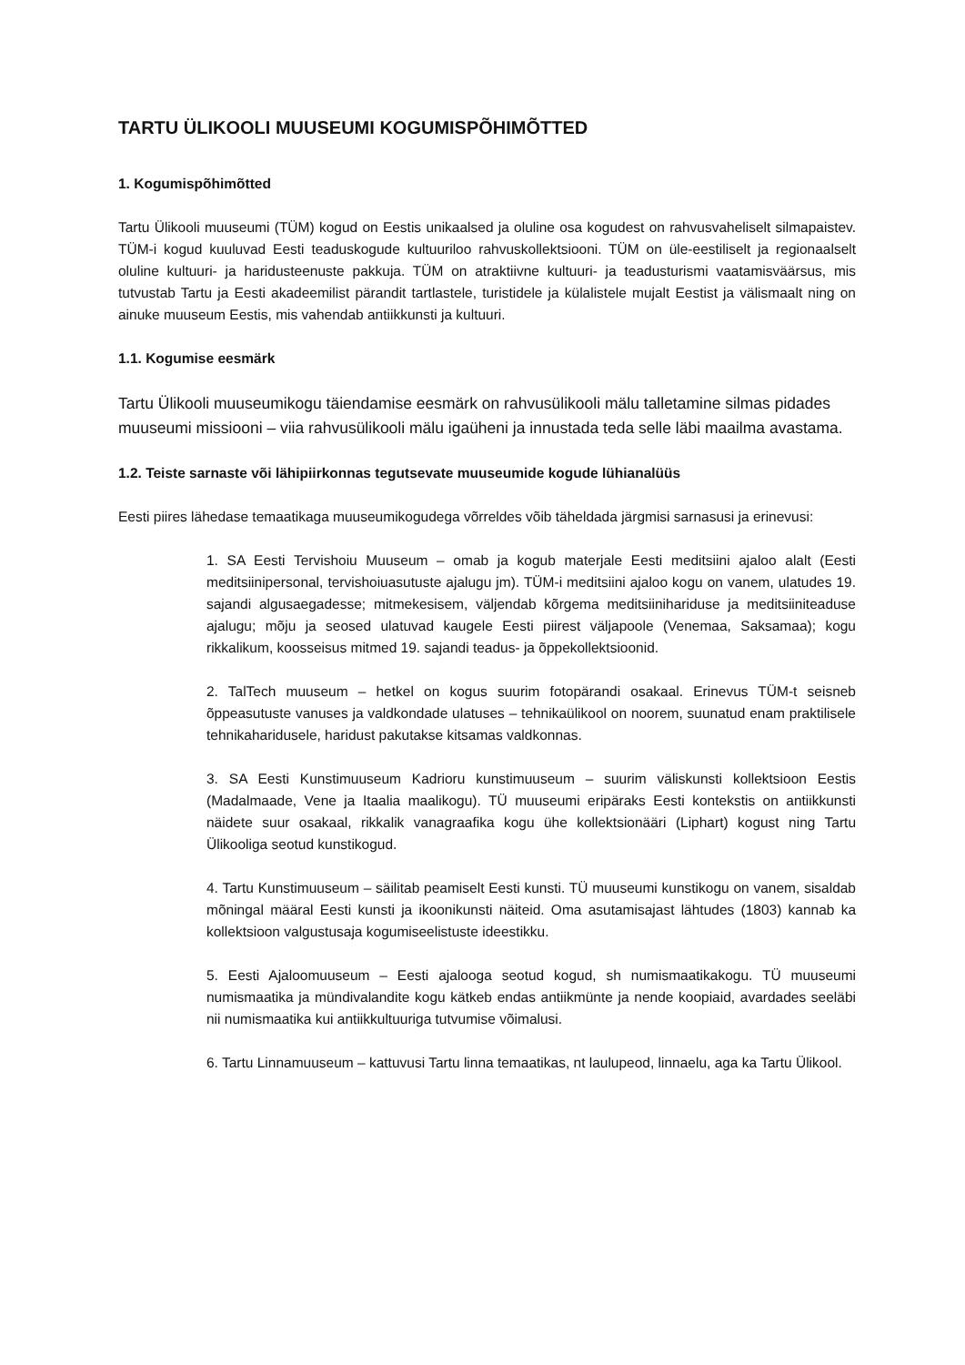TARTU ÜLIKOOLI MUUSEUMI KOGUMISPÕHIMÕTTED
1. Kogumispõhimõtted
Tartu Ülikooli muuseumi (TÜM) kogud on Eestis unikaalsed ja oluline osa kogudest on rahvusvaheliselt silmapaistev. TÜM-i kogud kuuluvad Eesti teaduskogude kultuuriloo rahvuskollektsiooni. TÜM on üle-eestiliselt ja regionaalselt oluline kultuuri- ja haridusteenuste pakkuja. TÜM on atraktiivne kultuuri- ja teadusturismi vaatamisväärsus, mis tutvustab Tartu ja Eesti akadeemilist pärandit tartlastele, turistidele ja külalistele mujalt Eestist ja välismaalt ning on ainuke muuseum Eestis, mis vahendab antiikkunsti ja kultuuri.
1.1. Kogumise eesmärk
Tartu Ülikooli muuseumikogu täiendamise eesmärk on rahvusülikooli mälu talletamine silmas pidades muuseumi missiooni – viia rahvusülikooli mälu igaüheni ja innustada teda selle läbi maailma avastama.
1.2. Teiste sarnaste või lähipiirkonnas tegutsevate muuseumide kogude lühianalüüs
Eesti piires lähedase temaatikaga muuseumikogudega võrreldes võib täheldada järgmisi sarnasusi ja erinevusi:
1. SA Eesti Tervishoiu Muuseum – omab ja kogub materjale Eesti meditsiini ajaloo alalt (Eesti meditsiinipersonal, tervishoiuasutuste ajalugu jm). TÜM-i meditsiini ajaloo kogu on vanem, ulatudes 19. sajandi algusaegadesse; mitmekesisem, väljendab kõrgema meditsiinihariduse ja meditsiiniteaduse ajalugu; mõju ja seosed ulatuvad kaugele Eesti piirest väljapoole (Venemaa, Saksamaa); kogu rikkalikum, koosseisus mitmed 19. sajandi teadus- ja õppekollektsioonid.
2. TalTech muuseum – hetkel on kogus suurim fotopärandi osakaal. Erinevus TÜM-t seisneb õppeasutuste vanuses ja valdkondade ulatuses – tehnikaülikool on noorem, suunatud enam praktilisele tehnikaharidusele, haridust pakutakse kitsamas valdkonnas.
3. SA Eesti Kunstimuuseum Kadrioru kunstimuuseum – suurim väliskunsti kollektsioon Eestis (Madalmaade, Vene ja Itaalia maalikogu). TÜ muuseumi eripäraks Eesti kontekstis on antiikkunsti näidete suur osakaal, rikkalik vanagraafika kogu ühe kollektsionääri (Liphart) kogust ning Tartu Ülikooliga seotud kunstikogud.
4. Tartu Kunstimuuseum – säilitab peamiselt Eesti kunsti. TÜ muuseumi kunstikogu on vanem, sisaldab mõningal määral Eesti kunsti ja ikoonikunsti näiteid. Oma asutamisajast lähtudes (1803) kannab ka kollektsioon valgustusaja kogumiseelistuste ideestikku.
5. Eesti Ajaloomuuseum – Eesti ajalooga seotud kogud, sh numismaatikakogu. TÜ muuseumi numismaatika ja mündivalandite kogu kätkeb endas antiikmünte ja nende koopiaid, avardades seeläbi nii numismaatika kui antiikkultuuriga tutvumise võimalusi.
6. Tartu Linnamuuseum – kattuvusi Tartu linna temaatikas, nt laulupeod, linnaelu, aga ka Tartu Ülikool.